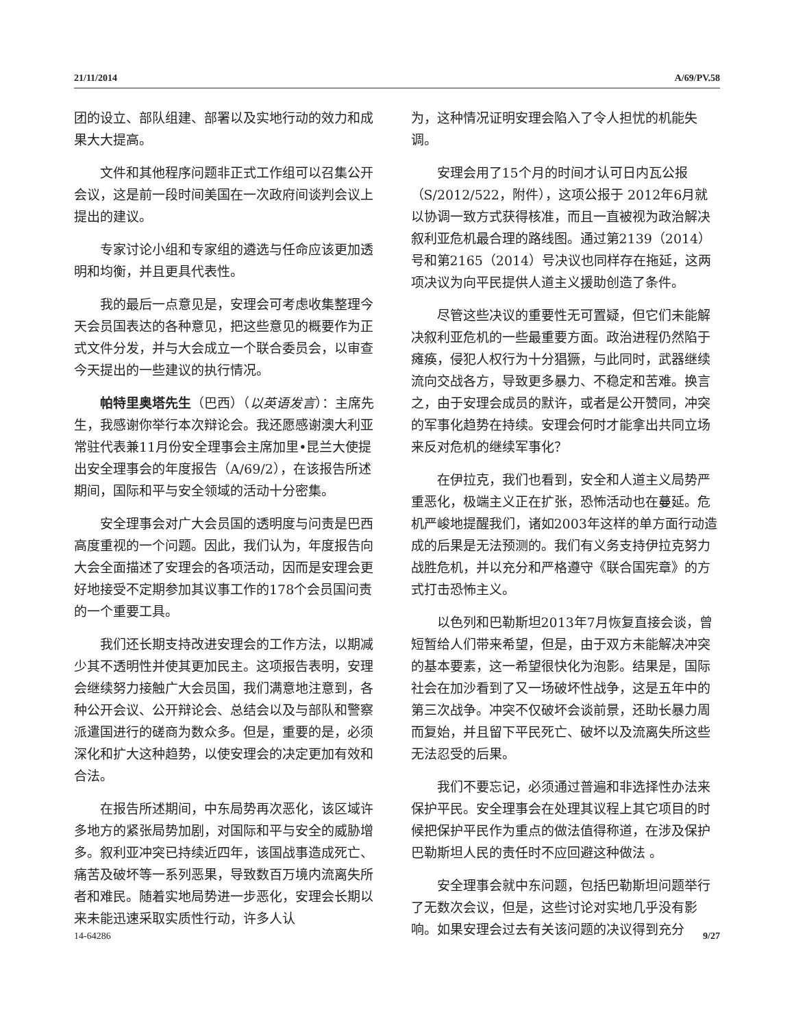21/11/2014 A/69/PV.58
团的设立、部队组建、部署以及实地行动的效力和成果大大提高。
文件和其他程序问题非正式工作组可以召集公开会议，这是前一段时间美国在一次政府间谈判会议上提出的建议。
专家讨论小组和专家组的遴选与任命应该更加透明和均衡，并且更具代表性。
我的最后一点意见是，安理会可考虑收集整理今天会员国表达的各种意见，把这些意见的概要作为正式文件分发，并与大会成立一个联合委员会，以审查今天提出的一些建议的执行情况。
帕特里奥塔先生（巴西）（以英语发言）：主席先生，我感谢你举行本次辩论会。我还愿感谢澳大利亚常驻代表兼11月份安全理事会主席加里•昆兰大使提出安全理事会的年度报告（A/69/2），在该报告所述期间，国际和平与安全领域的活动十分密集。
安全理事会对广大会员国的透明度与问责是巴西高度重视的一个问题。因此，我们认为，年度报告向大会全面描述了安理会的各项活动，因而是安理会更好地接受不定期参加其议事工作的178个会员国问责的一个重要工具。
我们还长期支持改进安理会的工作方法，以期减少其不透明性并使其更加民主。这项报告表明，安理会继续努力接触广大会员国，我们满意地注意到，各种公开会议、公开辩论会、总结会以及与部队和警察派遣国进行的磋商为数众多。但是，重要的是，必须深化和扩大这种趋势，以使安理会的决定更加有效和合法。
在报告所述期间，中东局势再次恶化，该区域许多地方的紧张局势加剧，对国际和平与安全的威胁增多。叙利亚冲突已持续近四年，该国战事造成死亡、痛苦及破坏等一系列恶果，导致数百万境内流离失所者和难民。随着实地局势进一步恶化，安理会长期以来未能迅速采取实质性行动，许多人认
为，这种情况证明安理会陷入了令人担忧的机能失调。
安理会用了15个月的时间才认可日内瓦公报（S/2012/522，附件），这项公报于 2012年6月就以协调一致方式获得核准，而且一直被视为政治解决叙利亚危机最合理的路线图。通过第2139（2014）号和第2165（2014）号决议也同样存在拖延，这两项决议为向平民提供人道主义援助创造了条件。
尽管这些决议的重要性无可置疑，但它们未能解决叙利亚危机的一些最重要方面。政治进程仍然陷于瘫痪，侵犯人权行为十分猖獗，与此同时，武器继续流向交战各方，导致更多暴力、不稳定和苦难。换言之，由于安理会成员的默许，或者是公开赞同，冲突的军事化趋势在持续。安理会何时才能拿出共同立场来反对危机的继续军事化？
在伊拉克，我们也看到，安全和人道主义局势严重恶化，极端主义正在扩张，恐怖活动也在蔓延。危机严峻地提醒我们，诸如2003年这样的单方面行动造成的后果是无法预测的。我们有义务支持伊拉克努力战胜危机，并以充分和严格遵守《联合国宪章》的方式打击恐怖主义。
以色列和巴勒斯坦2013年7月恢复直接会谈，曾短暂给人们带来希望，但是，由于双方未能解决冲突的基本要素，这一希望很快化为泡影。结果是，国际社会在加沙看到了又一场破坏性战争，这是五年中的第三次战争。冲突不仅破坏会谈前景，还助长暴力周而复始，并且留下平民死亡、破坏以及流离失所这些无法忍受的后果。
我们不要忘记，必须通过普遍和非选择性办法来保护平民。安全理事会在处理其议程上其它项目的时候把保护平民作为重点的做法值得称道，在涉及保护巴勒斯坦人民的责任时不应回避这种做法 。
安全理事会就中东问题，包括巴勒斯坦问题举行了无数次会议，但是，这些讨论对实地几乎没有影响。如果安理会过去有关该问题的决议得到充分
14-64286 9/27